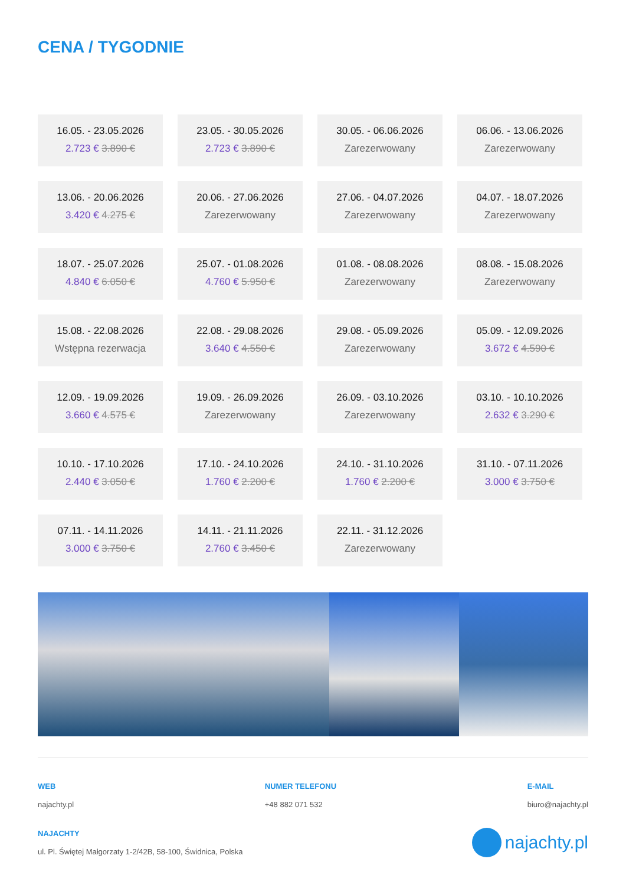CENA / TYGODNIE
16.05. - 23.05.2026
2.723 € 3.890 €
23.05. - 30.05.2026
2.723 € 3.890 €
30.05. - 06.06.2026
Zarezerwowany
06.06. - 13.06.2026
Zarezerwowany
13.06. - 20.06.2026
3.420 € 4.275 €
20.06. - 27.06.2026
Zarezerwowany
27.06. - 04.07.2026
Zarezerwowany
04.07. - 18.07.2026
Zarezerwowany
18.07. - 25.07.2026
4.840 € 6.050 €
25.07. - 01.08.2026
4.760 € 5.950 €
01.08. - 08.08.2026
Zarezerwowany
08.08. - 15.08.2026
Zarezerwowany
15.08. - 22.08.2026
Wstępna rezerwacja
22.08. - 29.08.2026
3.640 € 4.550 €
29.08. - 05.09.2026
Zarezerwowany
05.09. - 12.09.2026
3.672 € 4.590 €
12.09. - 19.09.2026
3.660 € 4.575 €
19.09. - 26.09.2026
Zarezerwowany
26.09. - 03.10.2026
Zarezerwowany
03.10. - 10.10.2026
2.632 € 3.290 €
10.10. - 17.10.2026
2.440 € 3.050 €
17.10. - 24.10.2026
1.760 € 2.200 €
24.10. - 31.10.2026
1.760 € 2.200 €
31.10. - 07.11.2026
3.000 € 3.750 €
07.11. - 14.11.2026
3.000 € 3.750 €
14.11. - 21.11.2026
2.760 € 3.450 €
22.11. - 31.12.2026
Zarezerwowany
WEB
najachty.pl
NUMER TELEFONU
+48 882 071 532
E-MAIL
biuro@najachty.pl
NAJACHTY
ul. Pl. Świętej Małgorzaty 1-2/42B, 58-100, Świdnica, Polska
najachty.pl